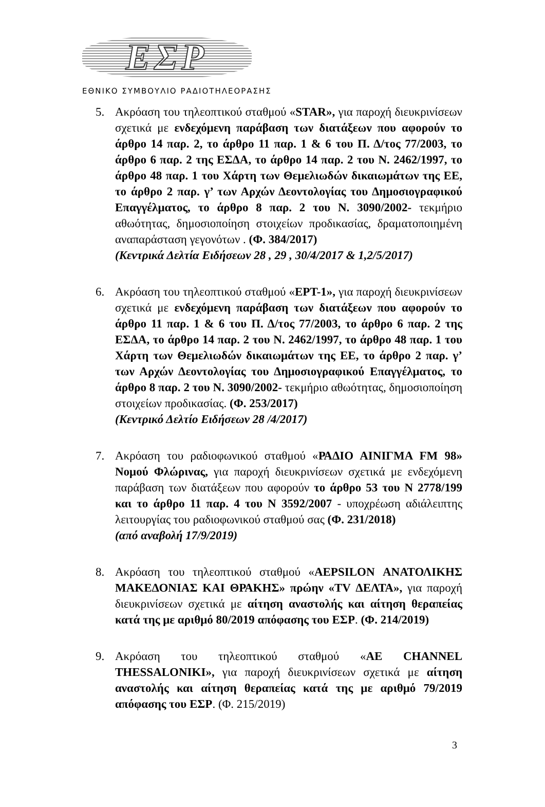ΕΣΡ
ΕΘΝΙΚΟ ΣΥΜΒΟΥΛΙΟ ΡΑΔΙΟΤΗΛΕΟΡΑΣΗΣ
5. Ακρόαση του τηλεοπτικού σταθμού «STAR», για παροχή διευκρινίσεων σχετικά με ενδεχόμενη παράβαση των διατάξεων που αφορούν το άρθρο 14 παρ. 2, το άρθρο 11 παρ. 1 & 6 του Π. Δ/τος 77/2003, το άρθρο 6 παρ. 2 της ΕΣΔΑ, το άρθρο 14 παρ. 2 του Ν. 2462/1997, το άρθρο 48 παρ. 1 του Χάρτη των Θεμελιωδών δικαιωμάτων της ΕΕ, το άρθρο 2 παρ. γ’ των Αρχών Δεοντολογίας του Δημοσιογραφικού Επαγγέλματος, το άρθρο 8 παρ. 2 του Ν. 3090/2002- τεκμήριο αθωότητας, δημοσιοποίηση στοιχείων προδικασίας, δραματοποιημένη αναπαράσταση γεγονότων . (Φ. 384/2017)
(Κεντρικά Δελτία Ειδήσεων 28 , 29 , 30/4/2017 & 1,2/5/2017)
6. Ακρόαση του τηλεοπτικού σταθμού «ΕΡΤ-1», για παροχή διευκρινίσεων σχετικά με ενδεχόμενη παράβαση των διατάξεων που αφορούν το άρθρο 11 παρ. 1 & 6 του Π. Δ/τος 77/2003, το άρθρο 6 παρ. 2 της ΕΣΔΑ, το άρθρο 14 παρ. 2 του Ν. 2462/1997, το άρθρο 48 παρ. 1 του Χάρτη των Θεμελιωδών δικαιωμάτων της ΕΕ, το άρθρο 2 παρ. γ’ των Αρχών Δεοντολογίας του Δημοσιογραφικού Επαγγέλματος, το άρθρο 8 παρ. 2 του Ν. 3090/2002- τεκμήριο αθωότητας, δημοσιοποίηση στοιχείων προδικασίας. (Φ. 253/2017)
(Κεντρικό Δελτίο Ειδήσεων 28 /4/2017)
7. Ακρόαση του ραδιοφωνικού σταθμού «ΡΑΔΙΟ ΑΙΝΙΓΜΑ FM 98» Νομού Φλώρινας, για παροχή διευκρινίσεων σχετικά με ενδεχόμενη παράβαση των διατάξεων που αφορούν το άρθρο 53 του Ν 2778/199 και το άρθρο 11 παρ. 4 του Ν 3592/2007 - υποχρέωση αδιάλειπτης λειτουργίας του ραδιοφωνικού σταθμού σας (Φ. 231/2018)
(από αναβολή 17/9/2019)
8. Ακρόαση του τηλεοπτικού σταθμού «AEPSILON ΑΝΑΤΟΛΙΚΗΣ ΜΑΚΕΔΟΝΙΑΣ ΚΑΙ ΘΡΑΚΗΣ» πρώην «TV ΔΕΛΤΑ», για παροχή διευκρινίσεων σχετικά με αίτηση αναστολής και αίτηση θεραπείας κατά της με αριθμό 80/2019 απόφασης του ΕΣΡ. (Φ. 214/2019)
9. Ακρόαση του τηλεοπτικού σταθμού «AE CHANNEL THESSALONIKI», για παροχή διευκρινίσεων σχετικά με αίτηση αναστολής και αίτηση θεραπείας κατά της με αριθμό 79/2019 απόφασης του ΕΣΡ. (Φ. 215/2019)
3